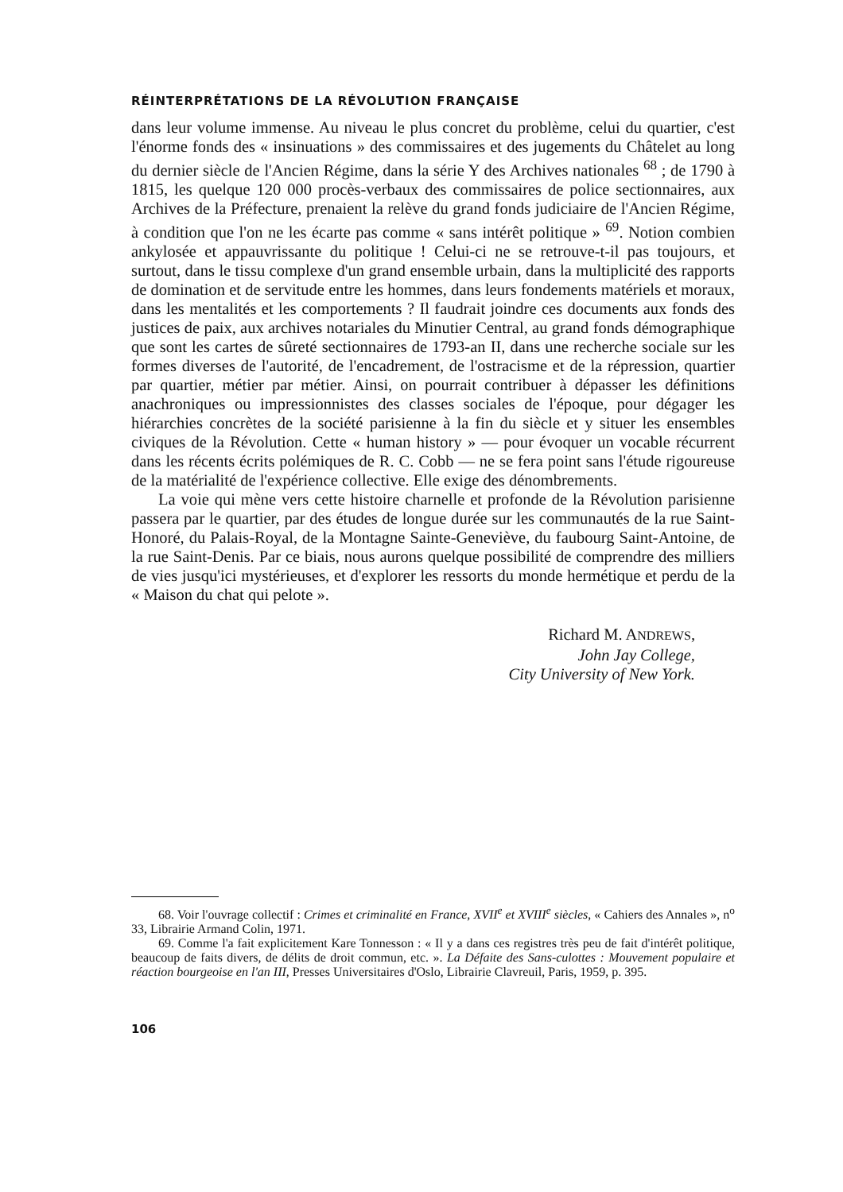RÉINTERPRÉTATIONS DE LA RÉVOLUTION FRANÇAISE
dans leur volume immense. Au niveau le plus concret du problème, celui du quartier, c'est l'énorme fonds des « insinuations » des commissaires et des jugements du Châtelet au long du dernier siècle de l'Ancien Régime, dans la série Y des Archives nationales <sup>68</sup> ; de 1790 à 1815, les quelque 120 000 procès-verbaux des commissaires de police sectionnaires, aux Archives de la Préfecture, prenaient la relève du grand fonds judiciaire de l'Ancien Régime, à condition que l'on ne les écarte pas comme « sans intérêt politique » <sup>69</sup>. Notion combien ankylosée et appauvrissante du politique ! Celui-ci ne se retrouve-t-il pas toujours, et surtout, dans le tissu complexe d'un grand ensemble urbain, dans la multiplicité des rapports de domination et de servitude entre les hommes, dans leurs fondements matériels et moraux, dans les mentalités et les comportements ? Il faudrait joindre ces documents aux fonds des justices de paix, aux archives notariales du Minutier Central, au grand fonds démographique que sont les cartes de sûreté sectionnaires de 1793-an II, dans une recherche sociale sur les formes diverses de l'autorité, de l'encadrement, de l'ostracisme et de la répression, quartier par quartier, métier par métier. Ainsi, on pourrait contribuer à dépasser les définitions anachroniques ou impressionnistes des classes sociales de l'époque, pour dégager les hiérarchies concrètes de la société parisienne à la fin du siècle et y situer les ensembles civiques de la Révolution. Cette « human history » — pour évoquer un vocable récurrent dans les récents écrits polémiques de R. C. Cobb — ne se fera point sans l'étude rigoureuse de la matérialité de l'expérience collective. Elle exige des dénombrements.
La voie qui mène vers cette histoire charnelle et profonde de la Révolution parisienne passera par le quartier, par des études de longue durée sur les communautés de la rue Saint-Honoré, du Palais-Royal, de la Montagne Sainte-Geneviève, du faubourg Saint-Antoine, de la rue Saint-Denis. Par ce biais, nous aurons quelque possibilité de comprendre des milliers de vies jusqu'ici mystérieuses, et d'explorer les ressorts du monde hermétique et perdu de la « Maison du chat qui pelote ».
Richard M. ANDREWS,
John Jay College,
City University of New York.
68. Voir l'ouvrage collectif : Crimes et criminalité en France, XVII<sup>e</sup> et XVIII<sup>e</sup> siècles, « Cahiers des Annales », n<sup>o</sup> 33, Librairie Armand Colin, 1971.
69. Comme l'a fait explicitement Kare Tonnesson : « Il y a dans ces registres très peu de fait d'intérêt politique, beaucoup de faits divers, de délits de droit commun, etc. ». La Défaite des Sans-culottes : Mouvement populaire et réaction bourgeoise en l'an III, Presses Universitaires d'Oslo, Librairie Clavreuil, Paris, 1959, p. 395.
106